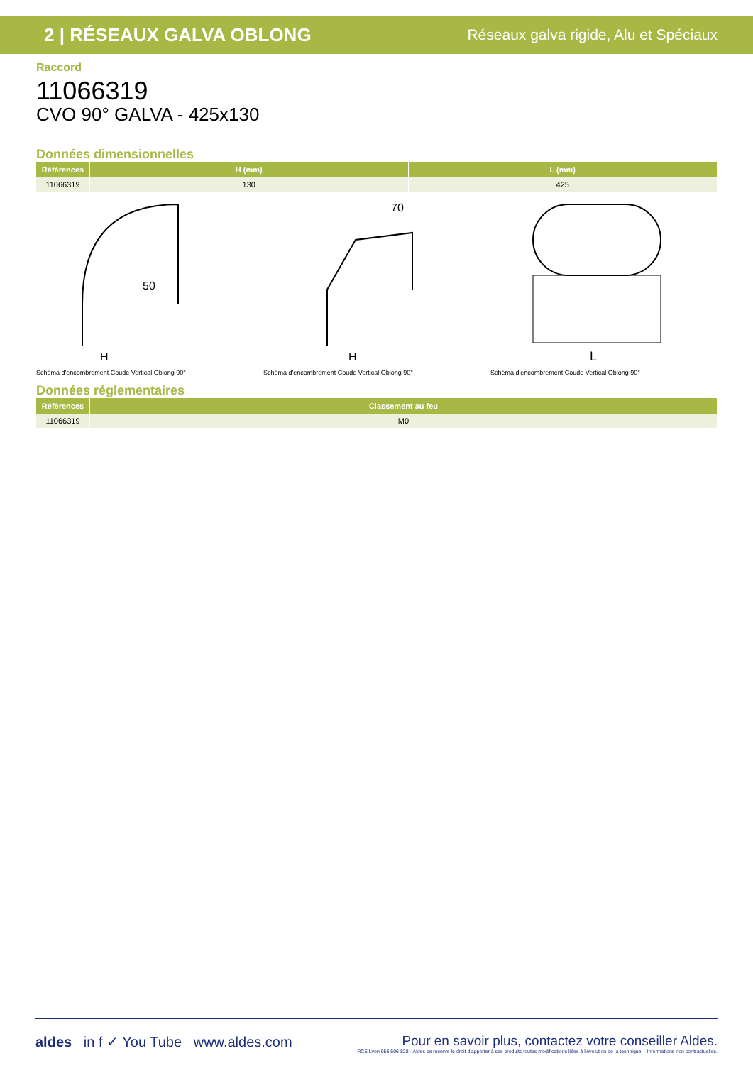2 | RÉSEAUX GALVA OBLONG Réseaux galva rigide, Alu et Spéciaux
Raccord
11066319
CVO 90° GALVA - 425x130
Données dimensionnelles
| Références | H (mm) | L (mm) |
| --- | --- | --- |
| 11066319 | 130 | 425 |
50
H
Schéma d'encombrement Coude Vertical Oblong 90°
70
H
Schéma d'encombrement Coude Vertical Oblong 90°
L
Schéma d'encombrement Coude Vertical Oblong 90°
Données réglementaires
| Références | Classement au feu |
| --- | --- |
| 11066319 | M0 |
aldes in f ✓ You Tube www.aldes.com
Pour en savoir plus, contactez votre conseiller Aldes.
RCS Lyon 956 506 828 - Aldes se réserve le droit d'apporter à ses produits toutes modifications liées à l'évolution de la technique. - Informations non contractuelles.